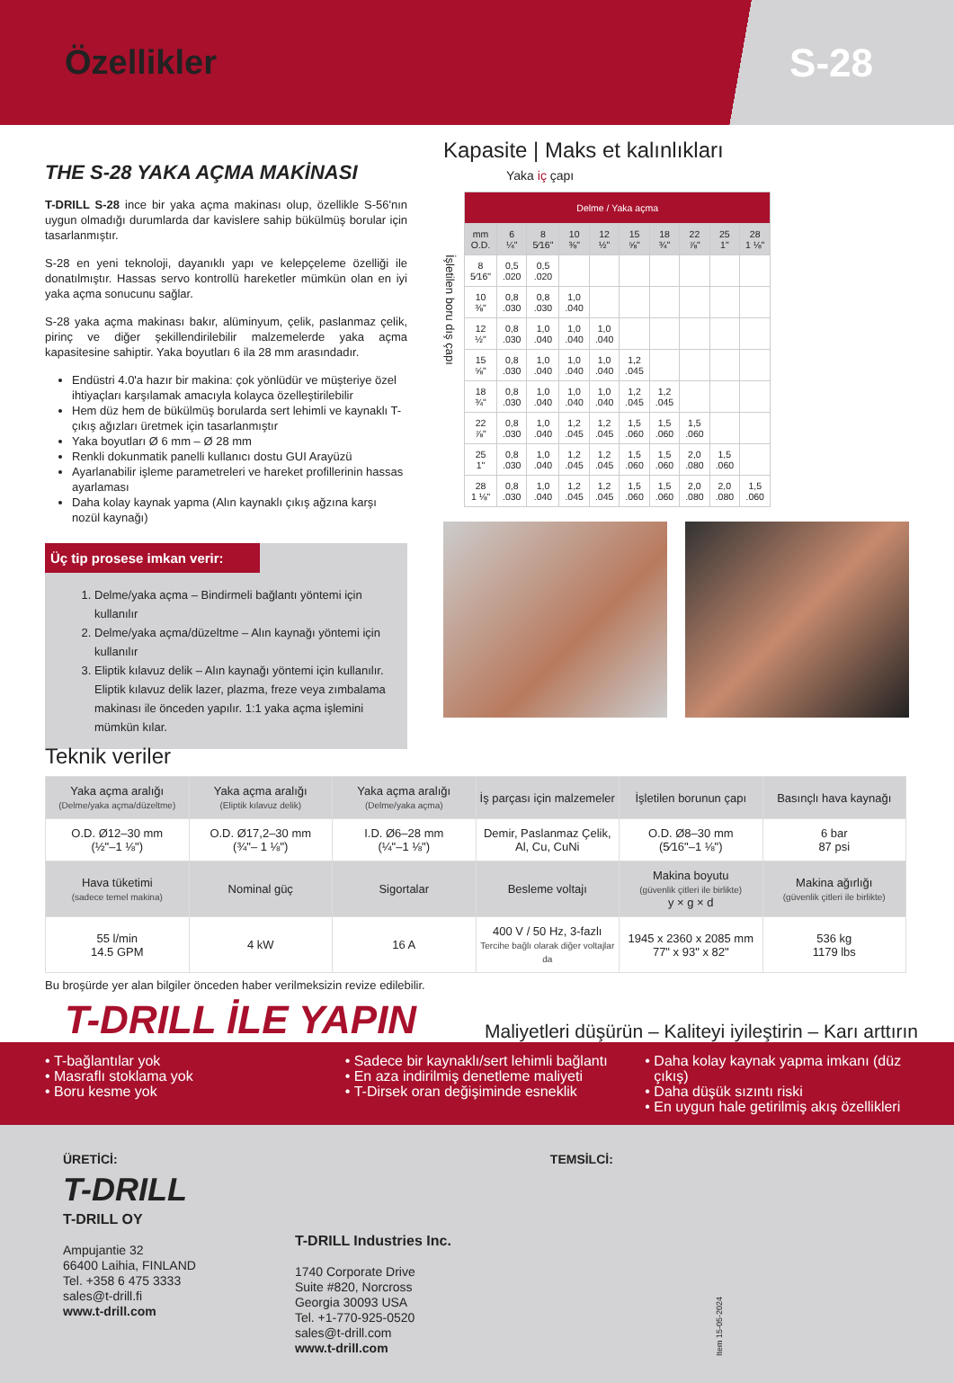Özellikler
S-28
THE S-28 YAKA AÇMA MAKİNASI
T-DRILL S-28 ince bir yaka açma makinası olup, özellikle S-56'nın uygun olmadığı durumlarda dar kavislere sahip bükülmüş borular için tasarlanmıştır.
S-28 en yeni teknoloji, dayanıklı yapı ve kelepçeleme özelliği ile donatılmıştır. Hassas servo kontrollü hareketler mümkün olan en iyi yaka açma sonucunu sağlar.
S-28 yaka açma makinası bakır, alüminyum, çelik, paslanmaz çelik, pirinç ve diğer şekillendirilebilir malzemelerde yaka açma kapasitesine sahiptir. Yaka boyutları 6 ila 28 mm arasındadır.
Endüstri 4.0'a hazır bir makina: çok yönlüdür ve müşteriye özel ihtiyaçları karşılamak amacıyla kolayca özelleştirilebilir
Hem düz hem de bükülmüş borularda sert lehimli ve kaynaklı T-çıkış ağızları üretmek için tasarlanmıştır
Yaka boyutları Ø 6 mm – Ø 28 mm
Renkli dokunmatik panelli kullanıcı dostu GUI Arayüzü
Ayarlanabilir işleme parametreleri ve hareket profillerinin hassas ayarlaması
Daha kolay kaynak yapma (Alın kaynaklı çıkış ağzına karşı nozül kaynağı)
Üç tip prosese imkan verir:
1. Delme/yaka açma – Bindirmeli bağlantı yöntemi için kullanılır
2. Delme/yaka açma/düzeltme – Alın kaynağı yöntemi için kullanılır
3. Eliptik kılavuz delik – Alın kaynağı yöntemi için kullanılır.
Eliptik kılavuz delik lazer, plazma, freze veya zımbalama makinası ile önceden yapılır. 1:1 yaka açma işlemini mümkün kılar.
Kapasite | Maks et kalınlıkları
Yaka iç çapı
İşletilen boru dış çapı
| Delme / Yaka açma | | | | | | | | | |
| --- | --- | --- | --- | --- | --- | --- | --- | --- | --- |
| mm O.D. | 6 ¼" | 8 5⁄16" | 10 ⅜" | 12 ½" | 15 ⅝" | 18 ¾" | 22 ⅞" | 25 1" | 28 1 ⅛" |
| 8 5⁄16" | 0,5 .020 | 0,5 .020 | | | | | | | |
| 10 ⅜" | 0,8 .030 | 0,8 .030 | 1,0 .040 | | | | | | |
| 12 ½" | 0,8 .030 | 1,0 .040 | 1,0 .040 | 1,0 .040 | | | | | |
| 15 ⅝" | 0,8 .030 | 1,0 .040 | 1,0 .040 | 1,0 .040 | 1,2 .045 | | | | |
| 18 ¾" | 0,8 .030 | 1,0 .040 | 1,0 .040 | 1,0 .040 | 1,2 .045 | 1,2 .045 | | | |
| 22 ⅞" | 0,8 .030 | 1,0 .040 | 1,2 .045 | 1,2 .045 | 1,5 .060 | 1,5 .060 | 1,5 .060 | | |
| 25 1" | 0,8 .030 | 1,0 .040 | 1,2 .045 | 1,2 .045 | 1,5 .060 | 1,5 .060 | 2,0 .080 | 1,5 .060 | |
| 28 1 ⅛" | 0,8 .030 | 1,0 .040 | 1,2 .045 | 1,2 .045 | 1,5 .060 | 1,5 .060 | 2,0 .080 | 2,0 .080 | 1,5 .060 |
Teknik veriler
| Yaka açma aralığı (Delme/yaka açma/düzeltme) | Yaka açma aralığı (Eliptik kılavuz delik) | Yaka açma aralığı (Delme/yaka açma) | İş parçası için malzemeler | İşletilen borunun çapı | Basınçlı hava kaynağı |
| O.D. Ø12–30 mm (½"–1 ⅛") | O.D. Ø17,2–30 mm (¾"– 1 ⅛") | I.D. Ø6–28 mm (¼"–1 ⅛") | Demir, Paslanmaz Çelik, Al, Cu, CuNi | O.D. Ø8–30 mm (5⁄16"–1 ⅛") | 6 bar 87 psi |
| Hava tüketimi (sadece temel makina) | Nominal güç | Sigortalar | Besleme voltajı | Makina boyutu (güvenlik çitleri ile birlikte) y × g × d | Makina ağırlığı (güvenlik çitleri ile birlikte) |
| 55 l/min 14.5 GPM | 4 kW | 16 A | 400 V / 50 Hz, 3-fazlı Tercihe bağlı olarak diğer voltajlar da | 1945 x 2360 x 2085 mm 77" x 93" x 82" | 536 kg 1179 lbs |
Bu broşürde yer alan bilgiler önceden haber verilmeksizin revize edilebilir.
T-DRILL İLE YAPIN
Maliyetleri düşürün – Kaliteyi iyileştirin – Karı arttırın
T-bağlantılar yok
Masraflı stoklama yok
Boru kesme yok
Sadece bir kaynaklı/sert lehimli bağlantı
En aza indirilmiş denetleme maliyeti
T-Dirsek oran değişiminde esneklik
Daha kolay kaynak yapma imkanı (düz çıkış)
Daha düşük sızıntı riski
En uygun hale getirilmiş akış özellikleri
ÜRETİCİ:
T-DRILL
T-DRILL OY
Ampujantie 32
66400 Laihia, FINLAND
Tel. +358 6 475 3333
sales@t-drill.fi
www.t-drill.com
T-DRILL Industries Inc.
1740 Corporate Drive
Suite #820, Norcross
Georgia 30093 USA
Tel. +1-770-925-0520
sales@t-drill.com
www.t-drill.com
TEMSİLCİ:
Item 15-05-2024